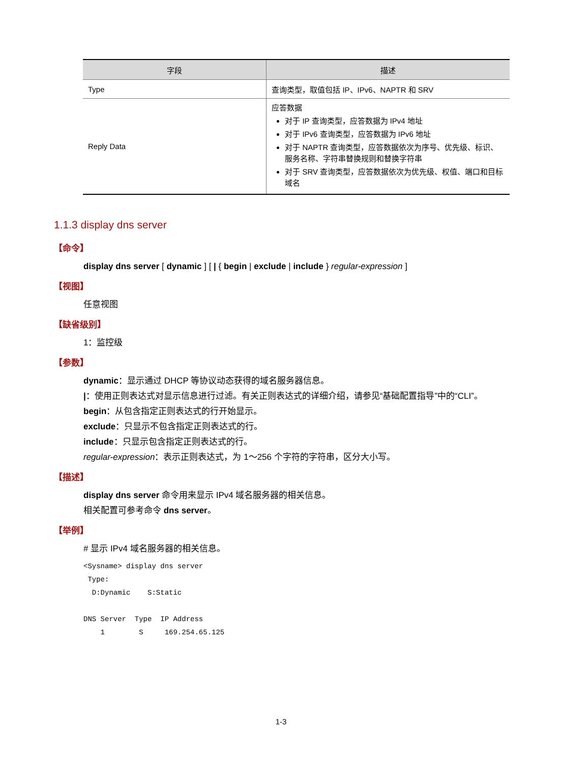| 字段 | 描述 |
| --- | --- |
| Type | 查询类型，取值包括 IP、IPv6、NAPTR 和 SRV |
| Reply Data | 应答数据 对于 IP 查询类型，应答数据为 IPv4 地址 对于 IPv6 查询类型，应答数据为 IPv6 地址 对于 NAPTR 查询类型，应答数据依次为序号、优先级、标识、服务名称、字符串替换规则和替换字符串 对于 SRV 查询类型，应答数据依次为优先级、权值、端口和目标域名 |
1.1.3 display dns server
【命令】
display dns server [ dynamic ] [ | { begin | exclude | include } regular-expression ]
【视图】
任意视图
【缺省级别】
1：监控级
【参数】
dynamic：显示通过 DHCP 等协议动态获得的域名服务器信息。
|：使用正则表达式对显示信息进行过滤。有关正则表达式的详细介绍，请参见“基础配置指导”中的“CLI”。
begin：从包含指定正则表达式的行开始显示。
exclude：只显示不包含指定正则表达式的行。
include：只显示包含指定正则表达式的行。
regular-expression：表示正则表达式，为 1～256 个字符的字符串，区分大小写。
【描述】
display dns server 命令用来显示 IPv4 域名服务器的相关信息。
相关配置可参考命令 dns server。
【举例】
# 显示 IPv4 域名服务器的相关信息。
<Sysname> display dns server
 Type:
  D:Dynamic    S:Static

DNS Server  Type  IP Address
    1        S     169.254.65.125
1-3